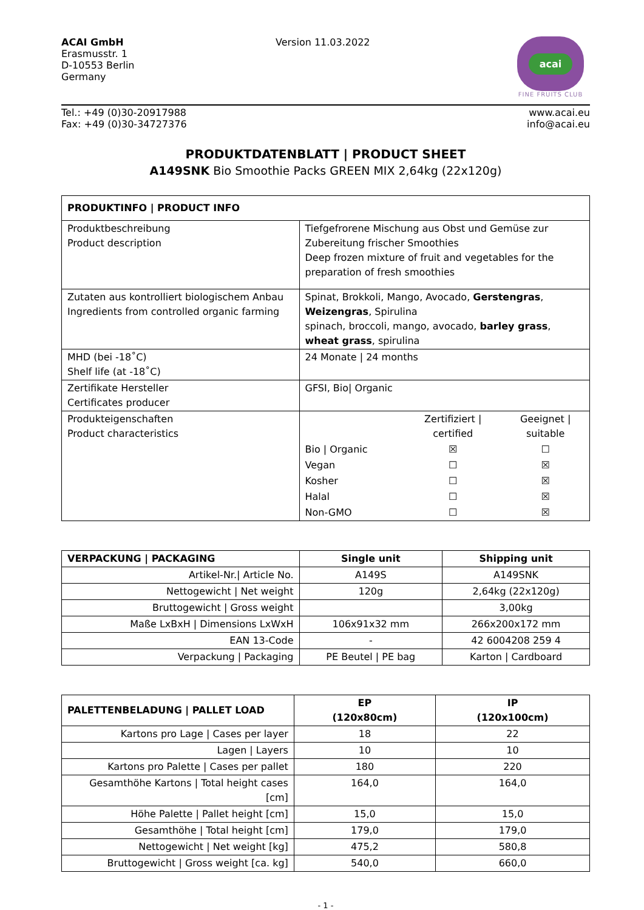ACAI GmbH
Erasmusstr. 1
D-10553 Berlin
Germany
Version 11.03.2022
acai
FINE FRUITS CLUB
Tel.: +49 (0)30-20917988
Fax: +49 (0)30-34727376
www.acai.eu
info@acai.eu
PRODUKTDATENBLATT | PRODUCT SHEET
A149SNK Bio Smoothie Packs GREEN MIX 2,64kg (22x120g)
| PRODUKTINFO / PRODUCT INFO | |
| --- | --- |
| Produktbeschreibung Product description | Tiefgefrorene Mischung aus Obst und Gemüse zur Zubereitung frischer Smoothies Deep frozen mixture of fruit and vegetables for the preparation of fresh smoothies |
| Zutaten aus kontrolliert biologischem Anbau Ingredients from controlled organic farming | Spinat, Brokkoli, Mango, Avocado, Gerstengras , Weizengras , Spirulina spinach, broccoli, mango, avocado, barley grass , wheat grass , spirulina |
| MHD (bei -18˚C) Shelf life (at -18˚C) | 24 Monate / 24 months |
| Zertifikate Hersteller Certificates producer | GFSI, Bio/ Organic |
| Produkteigenschaften Product characteristics | / / Zertifiziert / certified / Geeignet / suitable / / Bio / Organic / ☒ / ☐ / / Vegan / ☐ / ☒ / / Kosher / ☐ / ☒ / / Halal / ☐ / ☒ / / Non-GMO / ☐ / ☒ / |
| VERPACKUNG / PACKAGING | Single unit | Shipping unit |
| --- | --- | --- |
| Artikel-Nr./ Article No. | A149S | A149SNK |
| Nettogewicht / Net weight | 120g | 2,64kg (22x120g) |
| Bruttogewicht / Gross weight | | 3,00kg |
| Maße LxBxH / Dimensions LxWxH | 106x91x32 mm | 266x200x172 mm |
| EAN 13-Code | - | 42 6004208 259 4 |
| Verpackung / Packaging | PE Beutel / PE bag | Karton / Cardboard |
| PALETTENBELADUNG / PALLET LOAD | EP (120x80cm) | IP (120x100cm) |
| --- | --- | --- |
| Kartons pro Lage / Cases per layer | 18 | 22 |
| Lagen / Layers | 10 | 10 |
| Kartons pro Palette / Cases per pallet | 180 | 220 |
| Gesamthöhe Kartons / Total height cases [cm] | 164,0 | 164,0 |
| Höhe Palette / Pallet height [cm] | 15,0 | 15,0 |
| Gesamthöhe / Total height [cm] | 179,0 | 179,0 |
| Nettogewicht / Net weight [kg] | 475,2 | 580,8 |
| Bruttogewicht / Gross weight [ca. kg] | 540,0 | 660,0 |
- 1 -